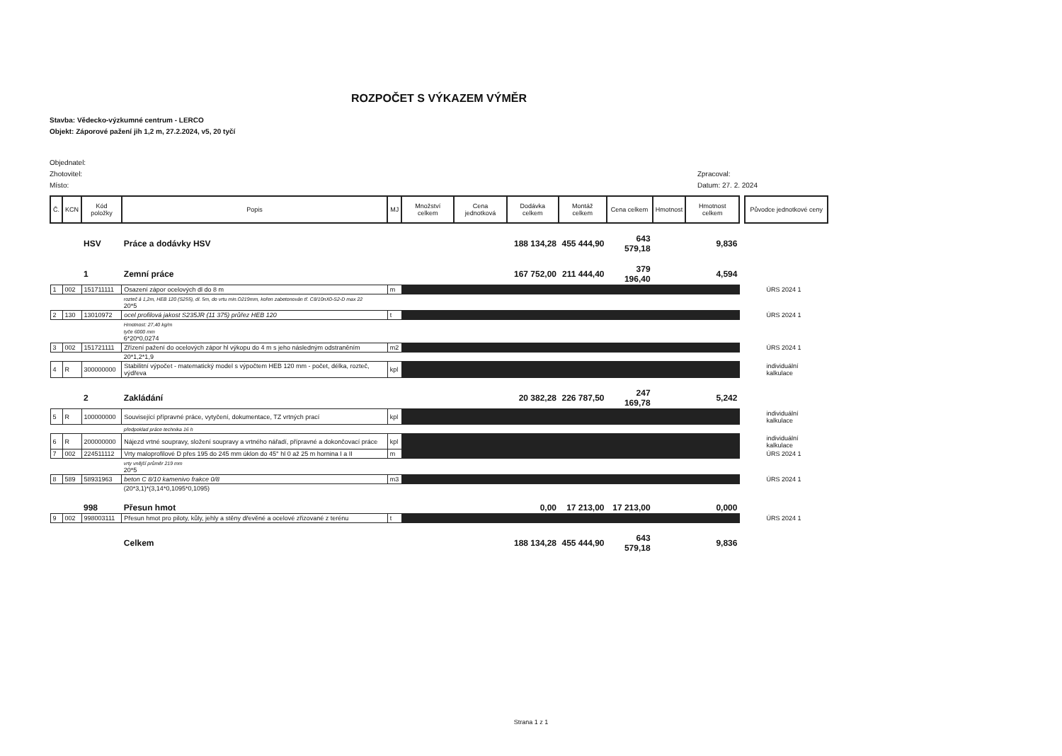ROZPOČET S VÝKAZEM VÝMĚR
Stavba: Vědecko-výzkumné centrum - LERCO
Objekt: Záporové pažení jih 1,2 m, 27.2.2024, v5, 20 tyčí
Objednatel:
Zhotovitel:
Místo:
Zpracoval:
Datum: 27. 2. 2024
| Č. | KCN | Kód položky | Popis | MJ | Množství celkem | Cena jednotková | Dodávka celkem | Montáž celkem | Cena celkem | Hmotnost | Hmotnost celkem | | Původce jednotkové ceny |
| --- | --- | --- | --- | --- | --- | --- | --- | --- | --- | --- | --- | --- | --- |
| | | HSV | Práce a dodávky HSV | | | | 188 134,28 | 455 444,90 | 643 579,18 | | 9,836 | | |
| | | 1 | Zemní práce | | | | 167 752,00 | 211 444,40 | 379 196,40 | | 4,594 | | |
| 1 | 002 | 151711111 | Osazení zápor ocelových dl do 8 m | m | | | | | | | | | ÚRS 2024 1 |
| | | | rozteč á 1,2m, HEB 120 (S255), dl. 5m, do vrtu min.O219mm, kořen zabetonován tř. C8/10nX0-S2-D max 22 20*5 | | | | | | | | | | |
| 2 | 130 | 13010972 | ocel profilová jakost S235JR (11 375) průřez HEB 120 | t | | | | | | | | | ÚRS 2024 1 |
| | | | Hmotnost: 27,40 kg/m tyče 6000 mm 6*20*0,0274 | | | | | | | | | | |
| 3 | 002 | 151721111 | Zřízení pažení do ocelových zápor hl výkopu do 4 m s jeho následným odstraněním | m2 | | | | | | | | | ÚRS 2024 1 |
| | | | 20*1,2*1,9 | | | | | | | | | | |
| 4 | R | 300000000 | Stabilitní výpočet - matematický model s výpočtem HEB 120 mm - počet, délka, rozteč, výdřeva | kpl | | | | | | | | | individuální kalkulace |
| | | 2 | Zakládání | | | | 20 382,28 | 226 787,50 | 247 169,78 | | 5,242 | | |
| 5 | R | 100000000 | Související přípravné práce, vytyčení, dokumentace, TZ vrtných prací | kpl | | | | | | | | | individuální kalkulace |
| | | | předpoklad práce technika 16 h | | | | | | | | | | |
| 6 | R | 200000000 | Nájezd vrtné soupravy, složení soupravy a vrtného nářadí, přípravné a dokončovací práce | kpl | | | | | | | | | individuální kalkulace |
| 7 | 002 | 224511112 | Vrty maloprofilové D přes 195 do 245 mm úklon do 45° hl 0 až 25 m hornina I a II | m | | | | | | | | | ÚRS 2024 1 |
| | | | vrty vnější průměr 219 mm 20*5 | | | | | | | | | | |
| 8 | 589 | 58931963 | beton C 8/10 kamenivo frakce 0/8 | m3 | | | | | | | | | ÚRS 2024 1 |
| | | | (20*3,1)*(3,14*0,1095*0,1095) | | | | | | | | | | |
| | | 998 | Přesun hmot | | | | 0,00 | 17 213,00 | 17 213,00 | | 0,000 | | |
| 9 | 002 | 998003111 | Přesun hmot pro piloty, kůly, jehly a stěny dřevěné a ocelové zřizované z terénu | t | | | | | | | | | ÚRS 2024 1 |
| | | | Celkem | | | | 188 134,28 | 455 444,90 | 643 579,18 | | 9,836 | | |
Strana 1 z 1